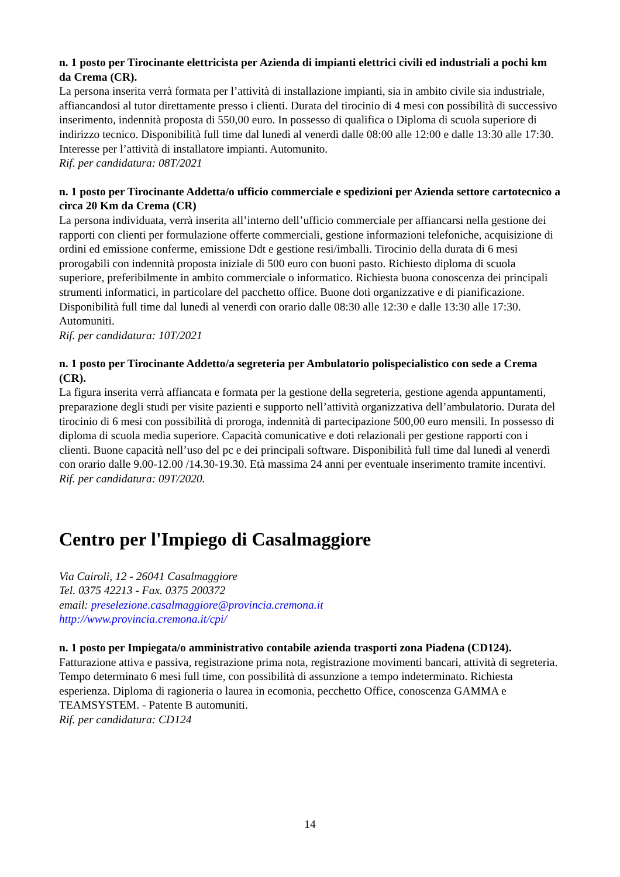n. 1 posto per Tirocinante elettricista per Azienda di impianti elettrici civili ed industriali a pochi km da Crema (CR).
La persona inserita verrà formata per l’attività di installazione impianti, sia in ambito civile sia industriale, affiancandosi al tutor direttamente presso i clienti. Durata del tirocinio di 4 mesi con possibilità di successivo inserimento, indennità proposta di 550,00 euro. In possesso di qualifica o Diploma di scuola superiore di indirizzo tecnico. Disponibilità full time dal lunedì al venerdì dalle 08:00 alle 12:00 e dalle 13:30 alle 17:30. Interesse per l’attività di installatore impianti. Automunito.
Rif. per candidatura: 08T/2021
n. 1 posto per Tirocinante Addetta/o ufficio commerciale e spedizioni per Azienda settore cartotecnico a circa 20 Km da Crema (CR)
La persona individuata, verrà inserita all’interno dell’ufficio commerciale per affiancarsi nella gestione dei rapporti con clienti per formulazione offerte commerciali, gestione informazioni telefoniche, acquisizione di ordini ed emissione conferme, emissione Ddt e gestione resi/imballi. Tirocinio della durata di 6 mesi prorogabili con indennità proposta iniziale di 500 euro con buoni pasto. Richiesto diploma di scuola superiore, preferibilmente in ambito commerciale o informatico. Richiesta buona conoscenza dei principali strumenti informatici, in particolare del pacchetto office. Buone doti organizzative e di pianificazione. Disponibilità full time dal lunedì al venerdì con orario dalle 08:30 alle 12:30 e dalle 13:30 alle 17:30. Automuniti.
Rif. per candidatura: 10T/2021
n. 1 posto per Tirocinante Addetto/a segreteria per Ambulatorio polispecialistico con sede a Crema (CR).
La figura inserita verrà affiancata e formata per la gestione della segreteria, gestione agenda appuntamenti, preparazione degli studi per visite pazienti e supporto nell’attività organizzativa dell’ambulatorio. Durata del tirocinio di 6 mesi con possibilità di proroga, indennità di partecipazione 500,00 euro mensili. In possesso di diploma di scuola media superiore. Capacità comunicative e doti relazionali per gestione rapporti con i clienti. Buone capacità nell’uso del pc e dei principali software. Disponibilità full time dal lunedì al venerdì con orario dalle 9.00-12.00 /14.30-19.30. Età massima 24 anni per eventuale inserimento tramite incentivi.
Rif. per candidatura: 09T/2020.
Centro per l'Impiego di Casalmaggiore
Via Cairoli, 12 - 26041 Casalmaggiore
Tel. 0375 42213 - Fax. 0375 200372
email: preselezione.casalmaggiore@provincia.cremona.it
http://www.provincia.cremona.it/cpi/
n. 1 posto per Impiegata/o amministrativo contabile azienda trasporti zona Piadena (CD124).
Fatturazione attiva e passiva, registrazione prima nota, registrazione movimenti bancari, attività di segreteria. Tempo determinato 6 mesi full time, con possibilità di assunzione a tempo indeterminato. Richiesta esperienza. Diploma di ragioneria o laurea in ecomonia, pecchetto Office, conoscenza GAMMA e TEAMSYSTEM. - Patente B automuniti.
Rif. per candidatura: CD124
14